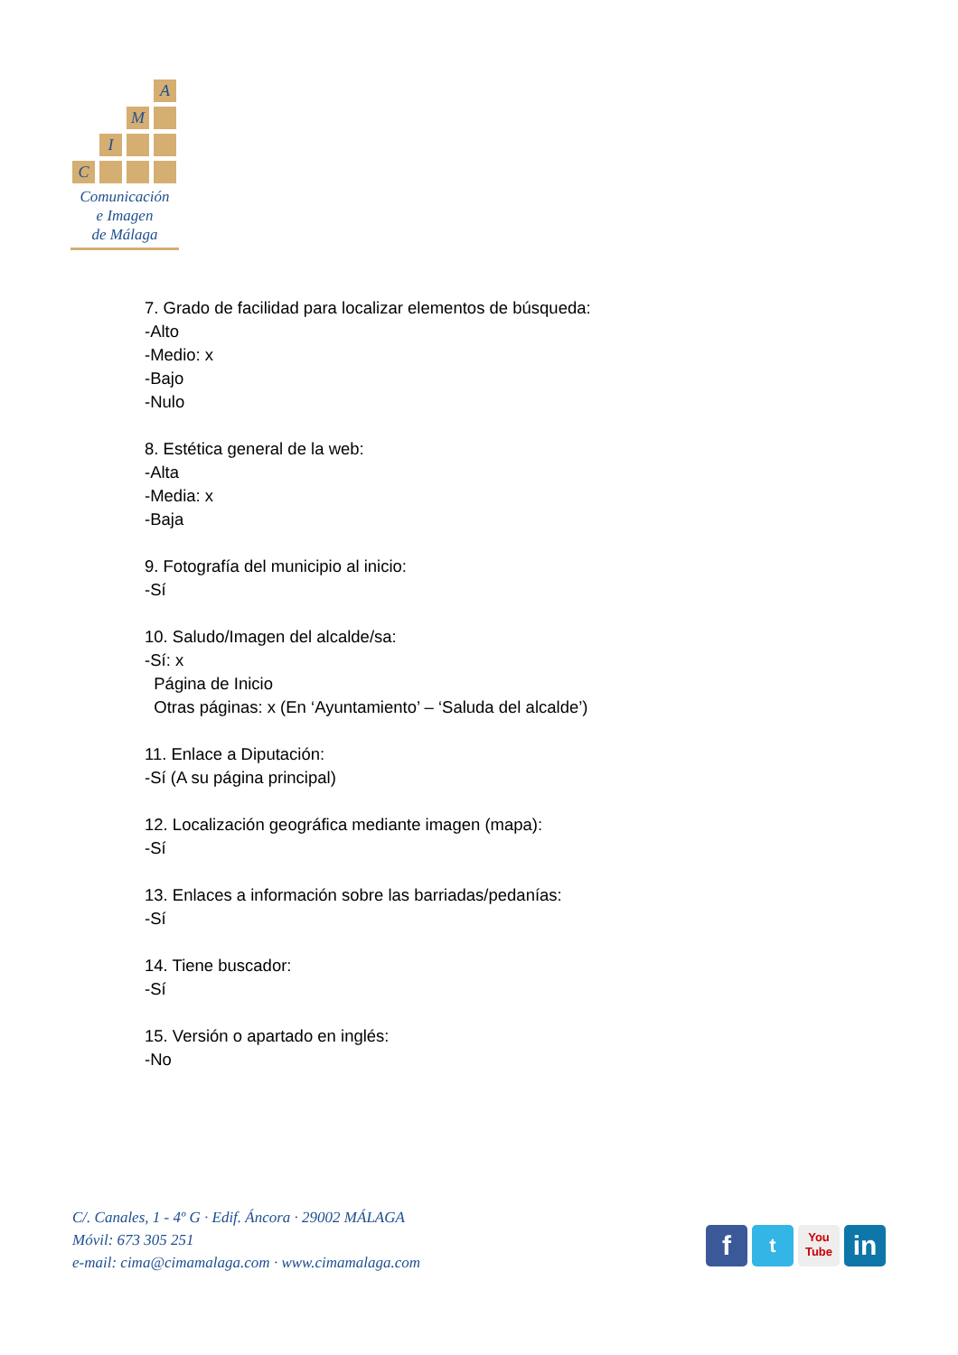A
M
I
C
Comunicación
e Imagen
de Málaga
7. Grado de facilidad para localizar elementos de búsqueda:
-Alto
-Medio: x
-Bajo
-Nulo
8. Estética general de la web:
-Alta
-Media: x
-Baja
9. Fotografía del municipio al inicio:
-Sí
10. Saludo/Imagen del alcalde/sa:
-Sí: x
Página de Inicio
Otras páginas: x (En ‘Ayuntamiento’ – ‘Saluda del alcalde’)
11. Enlace a Diputación:
-Sí (A su página principal)
12. Localización geográfica mediante imagen (mapa):
-Sí
13. Enlaces a información sobre las barriadas/pedanías:
-Sí
14. Tiene buscador:
-Sí
15. Versión o apartado en inglés:
-No
C/. Canales, 1 - 4º G · Edif. Áncora · 29002 MÁLAGA
Móvil: 673 305 251
e-mail: cima@cimamalaga.com · www.cimamalaga.com
f
t
You
Tube
in